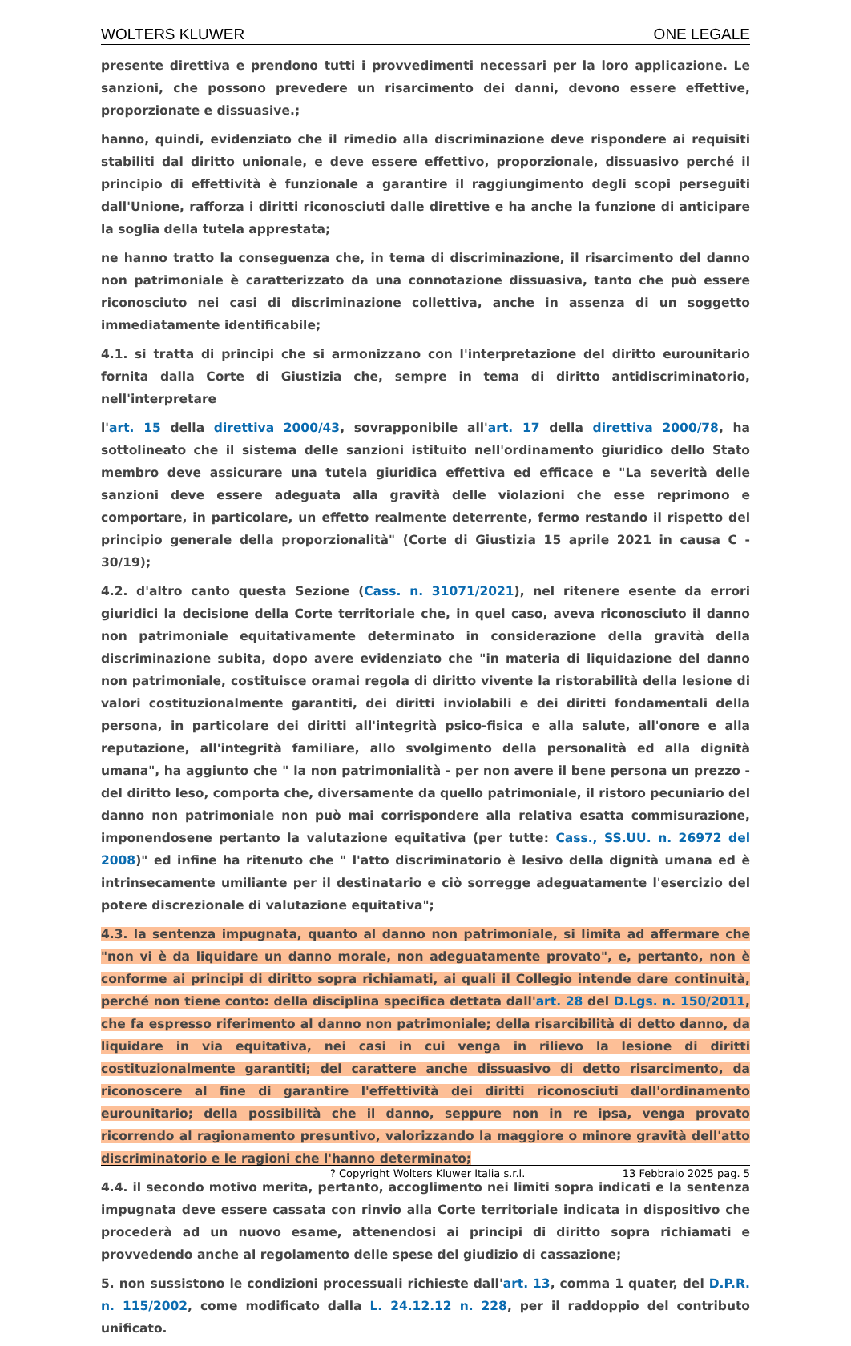WOLTERS KLUWER ONE LEGALE
presente direttiva e prendono tutti i provvedimenti necessari per la loro applicazione. Le sanzioni, che possono prevedere un risarcimento dei danni, devono essere effettive, proporzionate e dissuasive.;
hanno, quindi, evidenziato che il rimedio alla discriminazione deve rispondere ai requisiti stabiliti dal diritto unionale, e deve essere effettivo, proporzionale, dissuasivo perché il principio di effettività è funzionale a garantire il raggiungimento degli scopi perseguiti dall'Unione, rafforza i diritti riconosciuti dalle direttive e ha anche la funzione di anticipare la soglia della tutela apprestata;
ne hanno tratto la conseguenza che, in tema di discriminazione, il risarcimento del danno non patrimoniale è caratterizzato da una connotazione dissuasiva, tanto che può essere riconosciuto nei casi di discriminazione collettiva, anche in assenza di un soggetto immediatamente identificabile;
4.1. si tratta di principi che si armonizzano con l'interpretazione del diritto eurounitario fornita dalla Corte di Giustizia che, sempre in tema di diritto antidiscriminatorio, nell'interpretare
l'art. 15 della direttiva 2000/43, sovrapponibile all'art. 17 della direttiva 2000/78, ha sottolineato che il sistema delle sanzioni istituito nell'ordinamento giuridico dello Stato membro deve assicurare una tutela giuridica effettiva ed efficace e "La severità delle sanzioni deve essere adeguata alla gravità delle violazioni che esse reprimono e comportare, in particolare, un effetto realmente deterrente, fermo restando il rispetto del principio generale della proporzionalità" (Corte di Giustizia 15 aprile 2021 in causa C - 30/19);
4.2. d'altro canto questa Sezione (Cass. n. 31071/2021), nel ritenere esente da errori giuridici la decisione della Corte territoriale che, in quel caso, aveva riconosciuto il danno non patrimoniale equitativamente determinato in considerazione della gravità della discriminazione subita, dopo avere evidenziato che "in materia di liquidazione del danno non patrimoniale, costituisce oramai regola di diritto vivente la ristorabilità della lesione di valori costituzionalmente garantiti, dei diritti inviolabili e dei diritti fondamentali della persona, in particolare dei diritti all'integrità psico-fisica e alla salute, all'onore e alla reputazione, all'integrità familiare, allo svolgimento della personalità ed alla dignità umana", ha aggiunto che " la non patrimonialità - per non avere il bene persona un prezzo - del diritto leso, comporta che, diversamente da quello patrimoniale, il ristoro pecuniario del danno non patrimoniale non può mai corrispondere alla relativa esatta commisurazione, imponendosene pertanto la valutazione equitativa (per tutte: Cass., SS.UU. n. 26972 del 2008)" ed infine ha ritenuto che " l'atto discriminatorio è lesivo della dignità umana ed è intrinsecamente umiliante per il destinatario e ciò sorregge adeguatamente l'esercizio del potere discrezionale di valutazione equitativa";
4.3. la sentenza impugnata, quanto al danno non patrimoniale, si limita ad affermare che "non vi è da liquidare un danno morale, non adeguatamente provato", e, pertanto, non è conforme ai principi di diritto sopra richiamati, ai quali il Collegio intende dare continuità, perché non tiene conto: della disciplina specifica dettata dall'art. 28 del D.Lgs. n. 150/2011, che fa espresso riferimento al danno non patrimoniale; della risarcibilità di detto danno, da liquidare in via equitativa, nei casi in cui venga in rilievo la lesione di diritti costituzionalmente garantiti; del carattere anche dissuasivo di detto risarcimento, da riconoscere al fine di garantire l'effettività dei diritti riconosciuti dall'ordinamento eurounitario; della possibilità che il danno, seppure non in re ipsa, venga provato ricorrendo al ragionamento presuntivo, valorizzando la maggiore o minore gravità dell'atto discriminatorio e le ragioni che l'hanno determinato;
4.4. il secondo motivo merita, pertanto, accoglimento nei limiti sopra indicati e la sentenza impugnata deve essere cassata con rinvio alla Corte territoriale indicata in dispositivo che procederà ad un nuovo esame, attenendosi ai principi di diritto sopra richiamati e provvedendo anche al regolamento delle spese del giudizio di cassazione;
5. non sussistono le condizioni processuali richieste dall'art. 13, comma 1 quater, del D.P.R. n. 115/2002, come modificato dalla L. 24.12.12 n. 228, per il raddoppio del contributo unificato.
? Copyright Wolters Kluwer Italia s.r.l. 13 Febbraio 2025 pag. 5